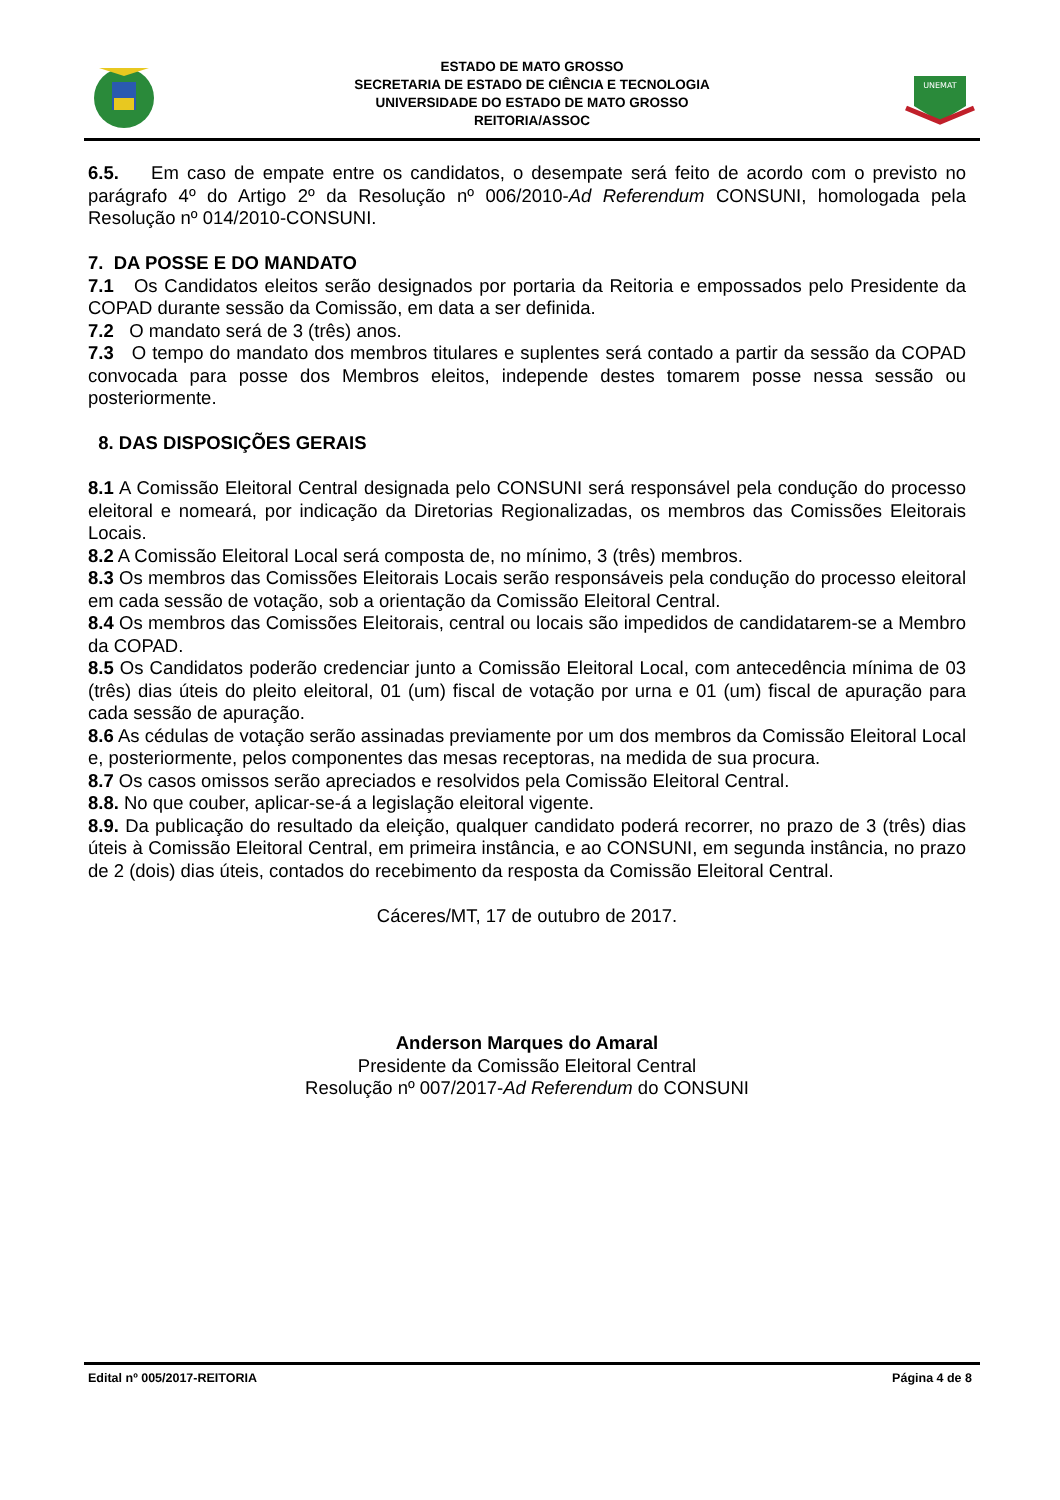ESTADO DE MATO GROSSO
SECRETARIA DE ESTADO DE CIÊNCIA E TECNOLOGIA
UNIVERSIDADE DO ESTADO DE MATO GROSSO
REITORIA/ASSOC
UNEMAT
6.5. Em caso de empate entre os candidatos, o desempate será feito de acordo com o previsto no parágrafo 4º do Artigo 2º da Resolução nº 006/2010-Ad Referendum CONSUNI, homologada pela Resolução nº 014/2010-CONSUNI.
7. DA POSSE E DO MANDATO
7.1 Os Candidatos eleitos serão designados por portaria da Reitoria e empossados pelo Presidente da COPAD durante sessão da Comissão, em data a ser definida.
7.2 O mandato será de 3 (três) anos.
7.3 O tempo do mandato dos membros titulares e suplentes será contado a partir da sessão da COPAD convocada para posse dos Membros eleitos, independe destes tomarem posse nessa sessão ou posteriormente.
8. DAS DISPOSIÇÕES GERAIS
8.1 A Comissão Eleitoral Central designada pelo CONSUNI será responsável pela condução do processo eleitoral e nomeará, por indicação da Diretorias Regionalizadas, os membros das Comissões Eleitorais Locais.
8.2 A Comissão Eleitoral Local será composta de, no mínimo, 3 (três) membros.
8.3 Os membros das Comissões Eleitorais Locais serão responsáveis pela condução do processo eleitoral em cada sessão de votação, sob a orientação da Comissão Eleitoral Central.
8.4 Os membros das Comissões Eleitorais, central ou locais são impedidos de candidatarem-se a Membro da COPAD.
8.5 Os Candidatos poderão credenciar junto a Comissão Eleitoral Local, com antecedência mínima de 03 (três) dias úteis do pleito eleitoral, 01 (um) fiscal de votação por urna e 01 (um) fiscal de apuração para cada sessão de apuração.
8.6 As cédulas de votação serão assinadas previamente por um dos membros da Comissão Eleitoral Local e, posteriormente, pelos componentes das mesas receptoras, na medida de sua procura.
8.7 Os casos omissos serão apreciados e resolvidos pela Comissão Eleitoral Central.
8.8. No que couber, aplicar-se-á a legislação eleitoral vigente.
8.9. Da publicação do resultado da eleição, qualquer candidato poderá recorrer, no prazo de 3 (três) dias úteis à Comissão Eleitoral Central, em primeira instância, e ao CONSUNI, em segunda instância, no prazo de 2 (dois) dias úteis, contados do recebimento da resposta da Comissão Eleitoral Central.
Cáceres/MT, 17 de outubro de 2017.
Anderson Marques do Amaral
Presidente da Comissão Eleitoral Central
Resolução nº 007/2017-Ad Referendum do CONSUNI
Edital nº 005/2017-REITORIA Página 4 de 8